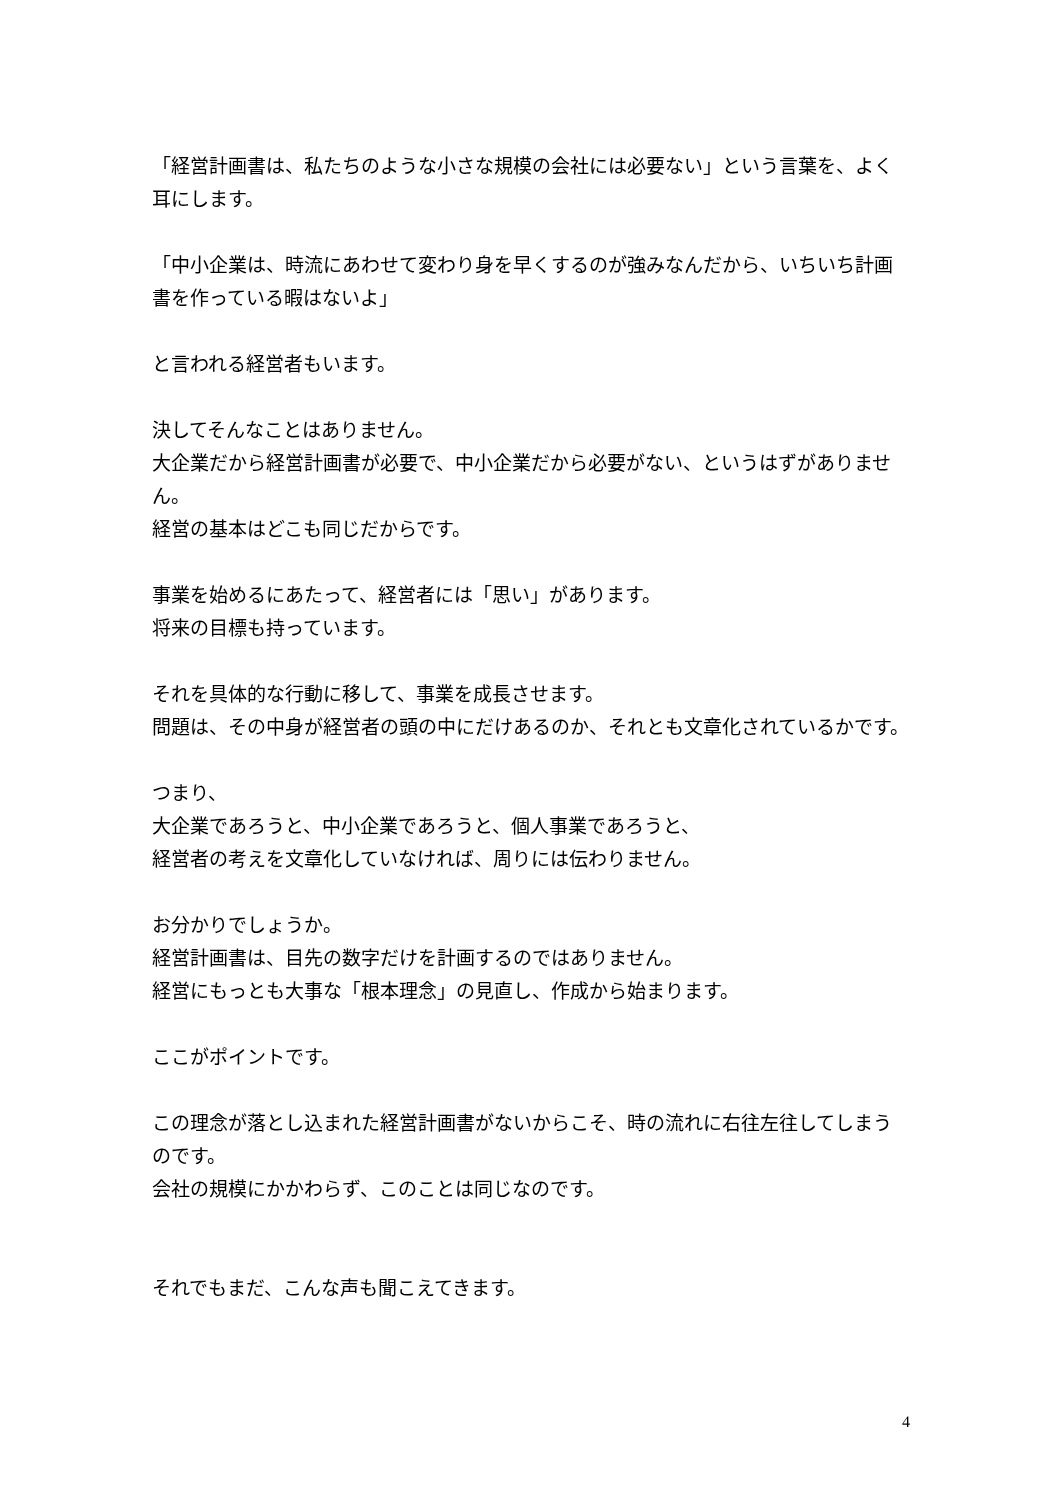「経営計画書は、私たちのような小さな規模の会社には必要ない」という言葉を、よく耳にします。
「中小企業は、時流にあわせて変わり身を早くするのが強みなんだから、いちいち計画書を作っている暇はないよ」
と言われる経営者もいます。
決してそんなことはありません。
大企業だから経営計画書が必要で、中小企業だから必要がない、というはずがありません。
経営の基本はどこも同じだからです。
事業を始めるにあたって、経営者には「思い」があります。
将来の目標も持っています。
それを具体的な行動に移して、事業を成長させます。
問題は、その中身が経営者の頭の中にだけあるのか、それとも文章化されているかです。
つまり、
大企業であろうと、中小企業であろうと、個人事業であろうと、
経営者の考えを文章化していなければ、周りには伝わりません。
お分かりでしょうか。
経営計画書は、目先の数字だけを計画するのではありません。
経営にもっとも大事な「根本理念」の見直し、作成から始まります。
ここがポイントです。
この理念が落とし込まれた経営計画書がないからこそ、時の流れに右往左往してしまうのです。
会社の規模にかかわらず、このことは同じなのです。
それでもまだ、こんな声も聞こえてきます。
4